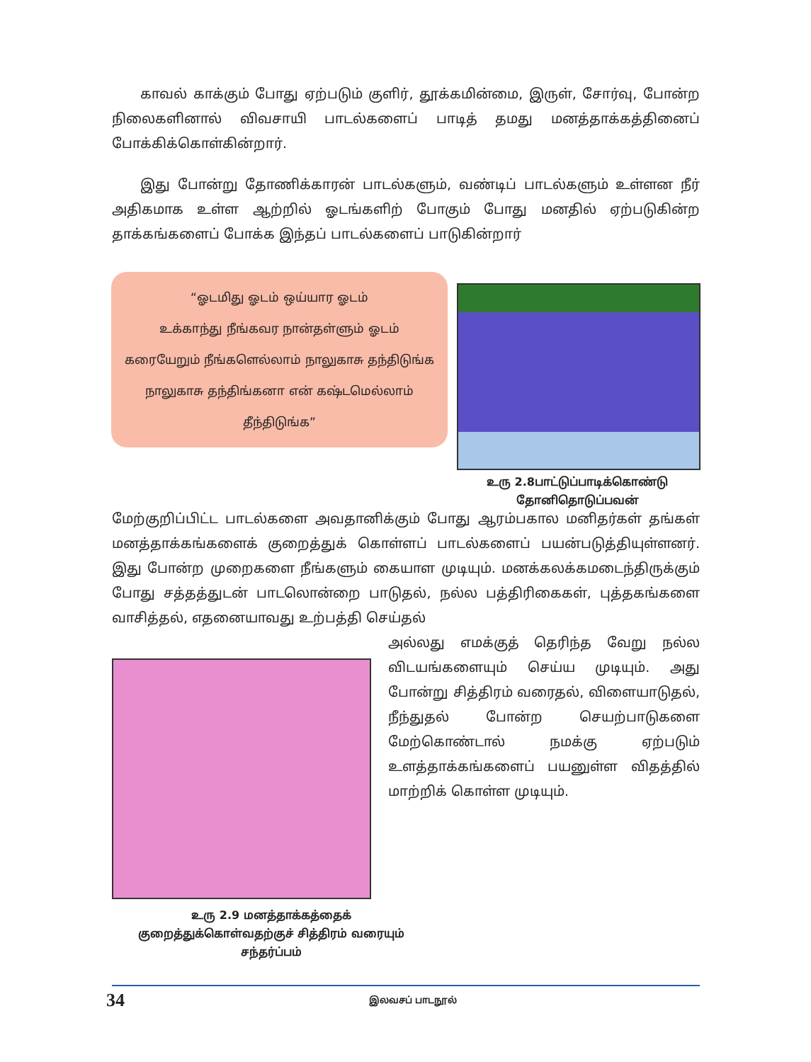காவல் காக்கும் போது ஏற்படும் குளிர், தூக்கமின்மை, இருள், சோர்வு, போன்ற நிலைகளினால் விவசாயி பாடல்களைப் பாடித் தமது மனத்தாக்கத்தினைப் போக்கிக்கொள்கின்றார்.
இது போன்று தோணிக்காரன் பாடல்களும், வண்டிப் பாடல்களும் உள்ளன நீர் அதிகமாக உள்ள ஆற்றில் ஓடங்களிற் போகும் போது மனதில் ஏற்படுகின்ற தாக்கங்களைப் போக்க இந்தப் பாடல்களைப் பாடுகின்றார்
“ஓடமிது ஓடம் ஒய்யார ஓடம்
உக்காந்து நீங்கவர நான்தள்ளும் ஓடம்
கரையேறும் நீங்களெல்லாம் நாலுகாசு தந்திடுங்க
நாலுகாசு தந்திங்கனா என் கஷ்டமெல்லாம் தீந்திடுங்க”
உரு 2.8பாட்டுப்பாடிக்கொண்டு
தோனிதொடுப்பவன்
மேற்குறிப்பிட்ட பாடல்களை அவதானிக்கும் போது ஆரம்பகால மனிதர்கள் தங்கள் மனத்தாக்கங்களைக் குறைத்துக் கொள்ளப் பாடல்களைப் பயன்படுத்தியுள்ளனர். இது போன்ற முறைகளை நீங்களும் கையாள முடியும். மனக்கலக்கமடைந்திருக்கும் போது சத்தத்துடன் பாடலொன்றை பாடுதல், நல்ல பத்திரிகைகள், புத்தகங்களை வாசித்தல், எதனையாவது உற்பத்தி செய்தல்
அல்லது எமக்குத் தெரிந்த வேறு நல்ல விடயங்களையும் செய்ய முடியும். அது போன்று சித்திரம் வரைதல், விளையாடுதல், நீந்துதல் போன்ற செயற்பாடுகளை மேற்கொண்டால் நமக்கு ஏற்படும் உளத்தாக்கங்களைப் பயனுள்ள விதத்தில் மாற்றிக் கொள்ள முடியும்.
உரு 2.9 மனத்தாக்கத்தைக்
குறைத்துக்கொள்வதற்குச் சித்திரம் வரையும்
சந்தர்ப்பம்
34 இலவசப் பாடநூல்